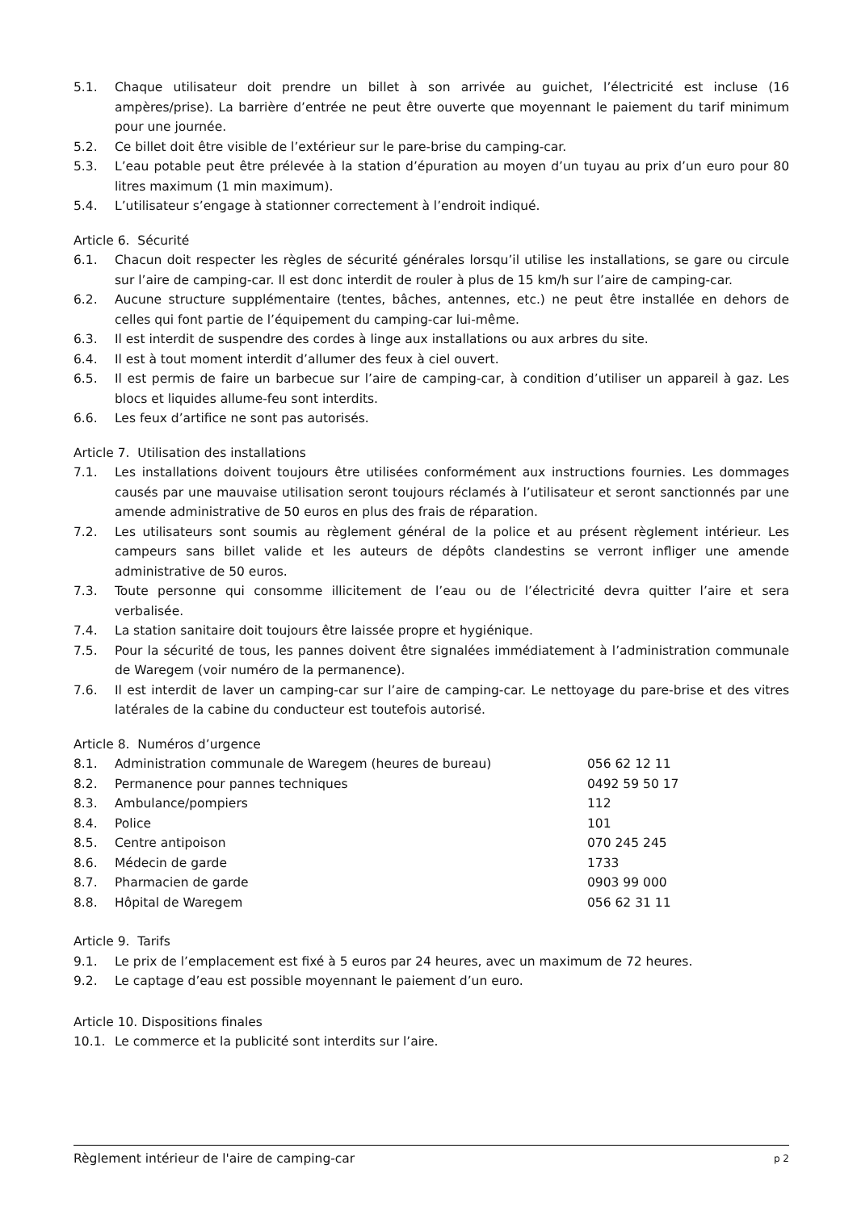5.1. Chaque utilisateur doit prendre un billet à son arrivée au guichet, l’électricité est incluse (16 ampères/prise). La barrière d’entrée ne peut être ouverte que moyennant le paiement du tarif minimum pour une journée.
5.2. Ce billet doit être visible de l’extérieur sur le pare-brise du camping-car.
5.3. L’eau potable peut être prélevée à la station d’épuration au moyen d’un tuyau au prix d’un euro pour 80 litres maximum (1 min maximum).
5.4. L’utilisateur s’engage à stationner correctement à l’endroit indiqué.
Article 6. Sécurité
6.1. Chacun doit respecter les règles de sécurité générales lorsqu’il utilise les installations, se gare ou circule sur l’aire de camping-car. Il est donc interdit de rouler à plus de 15 km/h sur l’aire de camping-car.
6.2. Aucune structure supplémentaire (tentes, bâches, antennes, etc.) ne peut être installée en dehors de celles qui font partie de l’équipement du camping-car lui-même.
6.3. Il est interdit de suspendre des cordes à linge aux installations ou aux arbres du site.
6.4. Il est à tout moment interdit d’allumer des feux à ciel ouvert.
6.5. Il est permis de faire un barbecue sur l’aire de camping-car, à condition d’utiliser un appareil à gaz. Les blocs et liquides allume-feu sont interdits.
6.6. Les feux d’artifice ne sont pas autorisés.
Article 7. Utilisation des installations
7.1. Les installations doivent toujours être utilisées conformément aux instructions fournies. Les dommages causés par une mauvaise utilisation seront toujours réclamés à l’utilisateur et seront sanctionnés par une amende administrative de 50 euros en plus des frais de réparation.
7.2. Les utilisateurs sont soumis au règlement général de la police et au présent règlement intérieur. Les campeurs sans billet valide et les auteurs de dépôts clandestins se verront infliger une amende administrative de 50 euros.
7.3. Toute personne qui consomme illicitement de l’eau ou de l’électricité devra quitter l’aire et sera verbalisée.
7.4. La station sanitaire doit toujours être laissée propre et hygiénique.
7.5. Pour la sécurité de tous, les pannes doivent être signalées immédiatement à l’administration communale de Waregem (voir numéro de la permanence).
7.6. Il est interdit de laver un camping-car sur l’aire de camping-car. Le nettoyage du pare-brise et des vitres latérales de la cabine du conducteur est toutefois autorisé.
Article 8. Numéros d’urgence
| 8.1. | Administration communale de Waregem (heures de bureau) | 056 62 12 11 |
| 8.2. | Permanence pour pannes techniques | 0492 59 50 17 |
| 8.3. | Ambulance/pompiers | 112 |
| 8.4. | Police | 101 |
| 8.5. | Centre antipoison | 070 245 245 |
| 8.6. | Médecin de garde | 1733 |
| 8.7. | Pharmacien de garde | 0903 99 000 |
| 8.8. | Hôpital de Waregem | 056 62 31 11 |
Article 9. Tarifs
9.1. Le prix de l’emplacement est fixé à 5 euros par 24 heures, avec un maximum de 72 heures.
9.2. Le captage d’eau est possible moyennant le paiement d’un euro.
Article 10. Dispositions finales
10.1. Le commerce et la publicité sont interdits sur l’aire.
Règlement intérieur de l'aire de camping-car p 2